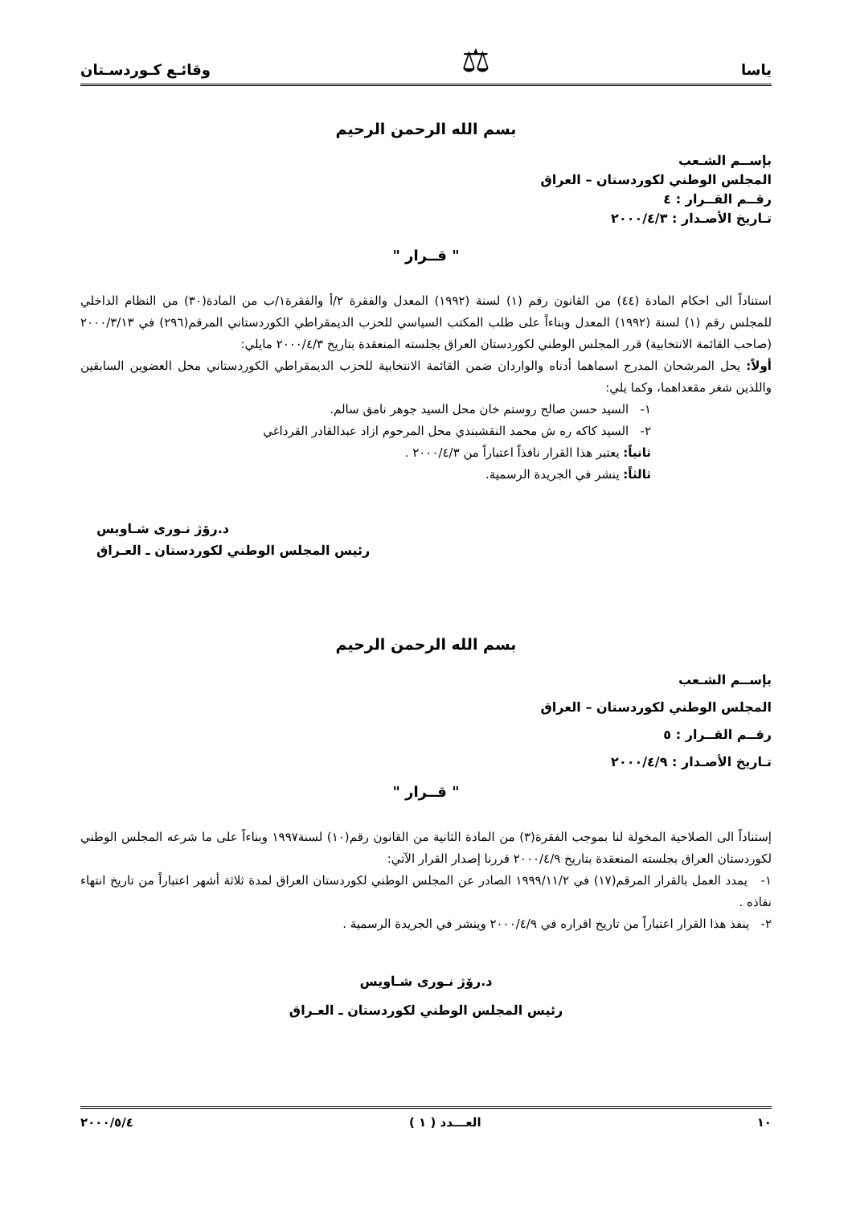ياسا ⚖ وقائـع كـوردسـتان
بسم الله الرحمن الرحيم
بإســم الشـعب
المجلس الوطني لكوردستان – العراق
رقــم القــرار : ٤
تـاريخ الأصـدار : ٢٠٠٠/٤/٣
" قــرار "
استناداً الى احكام المادة (٤٤) من القانون رقم (١) لسنة (١٩٩٢) المعدل والفقرة ٢/أ والفقرة١/ب من المادة(٣٠) من النظام الداخلي للمجلس رقم (١) لسنة (١٩٩٢) المعدل وبناءاً على طلب المكتب السياسي للحزب الديمقراطي الكوردستاني المرقم(٢٩٦) في ٢٠٠٠/٣/١٣ (صاحب القائمة الانتخابية) قرر المجلس الوطني لكوردستان العراق بجلسته المنعقدة بتاريخ ٢٠٠٠/٤/٣ مايلي:
أولاً: يحل المرشحان المدرج اسماهما أدناه والواردان ضمن القائمة الانتخابية للحزب الديمقراطي الكوردستاني محل العضوين السابقين واللذين شغر مقعداهما، وكما يلي:
١- السيد حسن صالح روستم خان محل السيد جوهر نامق سالم.
٢- السيد كاكه ره ش محمد النقشبندي محل المرحوم ازاد عبدالقادر القرداغي
ثانياً: يعتبر هذا القرار نافذاً اعتباراً من ٢٠٠٠/٤/٣ .
ثالثاً: ينشر في الجريدة الرسمية.
د.رۆژ نـوری شـاویس
رئيس المجلس الوطني لكوردستان ـ العـراق
بسم الله الرحمن الرحيم
بإســم الشـعب
المجلس الوطني لكوردستان – العراق
رقــم القــرار : ٥
تـاريخ الأصـدار : ٢٠٠٠/٤/٩
" قــرار "
إستناداً الى الصلاحية المخولة لنا بموجب الفقرة(٣) من المادة الثانية من القانون رقم(١٠) لسنة١٩٩٧ وبناءاً على ما شرعه المجلس الوطني لكوردستان العراق بجلسته المنعقدة بتاريخ ٢٠٠٠/٤/٩ قررنا إصدار القرار الآتي:
١- يمدد العمل بالقرار المرقم(١٧) في ١٩٩٩/١١/٢ الصادر عن المجلس الوطني لكوردستان العراق لمدة ثلاثة أشهر اعتباراً من تاريخ انتهاء نفاذه .
٢- ينفذ هذا القرار اعتباراً من تاريخ اقراره في ٢٠٠٠/٤/٩ وينشر في الجريدة الرسمية .
د.رۆژ نـوری شـاویس
رئيس المجلس الوطني لكوردستان ـ العـراق
١٠ العـــدد ( ١ ) ٢٠٠٠/٥/٤